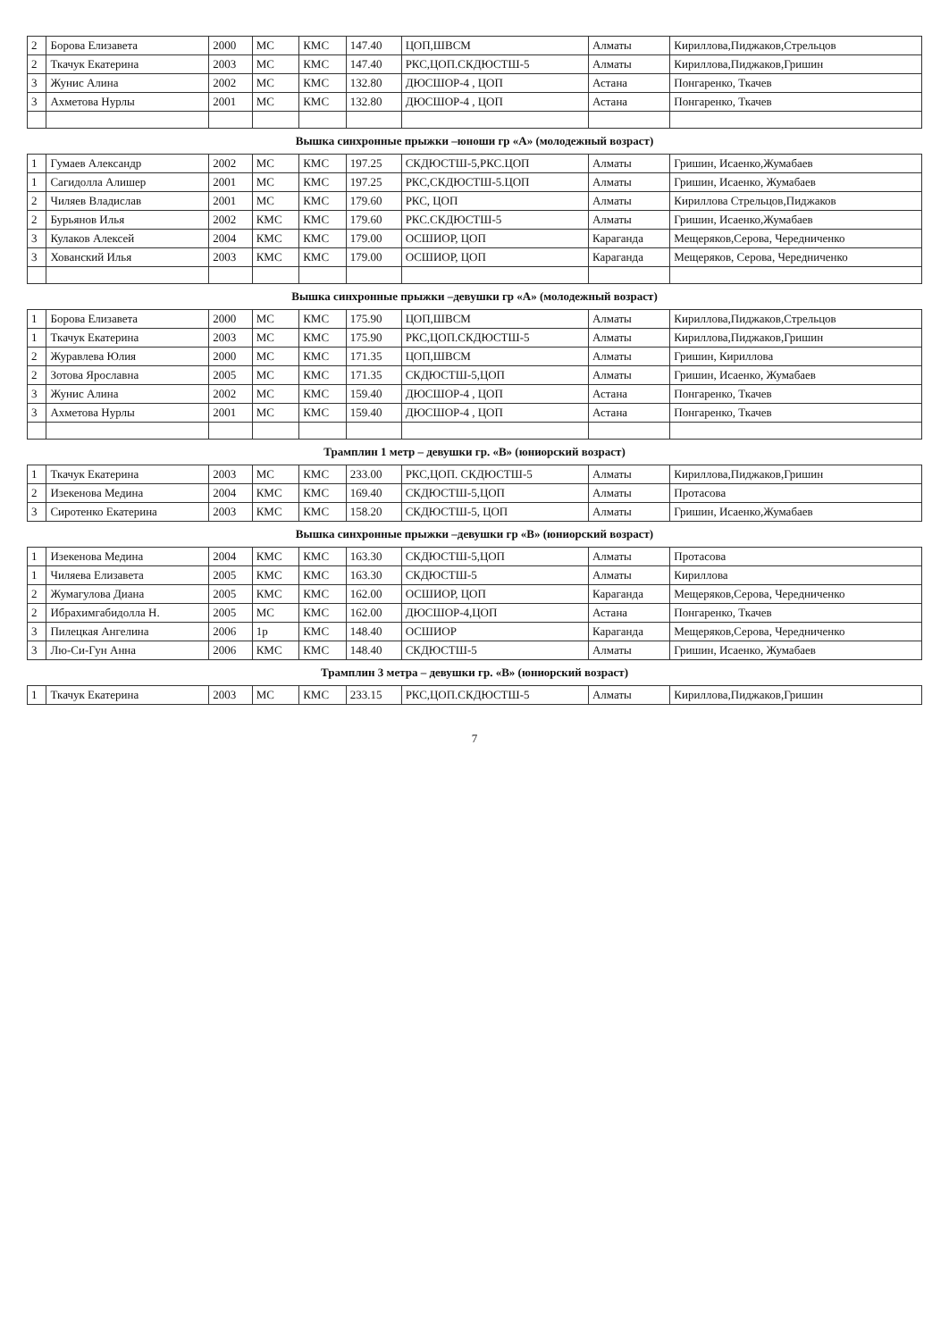| 2 | Борова Елизавета | 2000 | МС | КМС | 147.40 | ЦОП,ШВСМ | Алматы | Кириллова,Пиджаков,Стрельцов |
| 2 | Ткачук Екатерина | 2003 | МС | КМС | 147.40 | РКС,ЦОП.СКДЮСТШ-5 | Алматы | Кириллова,Пиджаков,Гришин |
| 3 | Жунис Алина | 2002 | МС | КМС | 132.80 | ДЮСШОР-4 , ЦОП | Астана | Понгаренко, Ткачев |
| 3 | Ахметова Нурлы | 2001 | МС | КМС | 132.80 | ДЮСШОР-4 , ЦОП | Астана | Понгаренко, Ткачев |
| Вышка синхронные прыжки –юноши гр «А» (молодежный возраст) | | | | | | | | |
| 1 | Гумаев Александр | 2002 | МС | КМС | 197.25 | СКДЮСТШ-5,РКС.ЦОП | Алматы | Гришин, Исаенко,Жумабаев |
| 1 | Сагидолла Алишер | 2001 | МС | КМС | 197.25 | РКС,СКДЮСТШ-5.ЦОП | Алматы | Гришин, Исаенко, Жумабаев |
| 2 | Чиляев Владислав | 2001 | МС | КМС | 179.60 | РКС, ЦОП | Алматы | Кириллова Стрельцов,Пиджаков |
| 2 | Бурьянов Илья | 2002 | КМС | КМС | 179.60 | РКС.СКДЮСТШ-5 | Алматы | Гришин, Исаенко,Жумабаев |
| 3 | Кулаков Алексей | 2004 | КМС | КМС | 179.00 | ОСШИОР, ЦОП | Караганда | Мещеряков,Серова, Чередниченко |
| 3 | Хованский Илья | 2003 | КМС | КМС | 179.00 | ОСШИОР, ЦОП | Караганда | Мещеряков, Серова, Чередниченко |
| Вышка синхронные прыжки –девушки гр «А» (молодежный возраст) | | | | | | | | |
| 1 | Борова Елизавета | 2000 | МС | КМС | 175.90 | ЦОП,ШВСМ | Алматы | Кириллова,Пиджаков,Стрельцов |
| 1 | Ткачук Екатерина | 2003 | МС | КМС | 175.90 | РКС,ЦОП.СКДЮСТШ-5 | Алматы | Кириллова,Пиджаков,Гришин |
| 2 | Журавлева Юлия | 2000 | МС | КМС | 171.35 | ЦОП,ШВСМ | Алматы | Гришин, Кириллова |
| 2 | Зотова Ярославна | 2005 | МС | КМС | 171.35 | СКДЮСТШ-5,ЦОП | Алматы | Гришин, Исаенко, Жумабаев |
| 3 | Жунис Алина | 2002 | МС | КМС | 159.40 | ДЮСШОР-4 , ЦОП | Астана | Понгаренко, Ткачев |
| 3 | Ахметова Нурлы | 2001 | МС | КМС | 159.40 | ДЮСШОР-4 , ЦОП | Астана | Понгаренко, Ткачев |
| Трамплин 1 метр – девушки гр. «В» (юниорский возраст) | | | | | | | | |
| 1 | Ткачук Екатерина | 2003 | МС | КМС | 233.00 | РКС,ЦОП. СКДЮСТШ-5 | Алматы | Кириллова,Пиджаков,Гришин |
| 2 | Изекенова Медина | 2004 | КМС | КМС | 169.40 | СКДЮСТШ-5,ЦОП | Алматы | Протасова |
| 3 | Сиротенко Екатерина | 2003 | КМС | КМС | 158.20 | СКДЮСТШ-5, ЦОП | Алматы | Гришин, Исаенко,Жумабаев |
| Вышка синхронные прыжки –девушки гр «В» (юниорский возраст) | | | | | | | | |
| 1 | Изекенова Медина | 2004 | КМС | КМС | 163.30 | СКДЮСТШ-5,ЦОП | Алматы | Протасова |
| 1 | Чиляева Елизавета | 2005 | КМС | КМС | 163.30 | СКДЮСТШ-5 | Алматы | Кириллова |
| 2 | Жумагулова Диана | 2005 | КМС | КМС | 162.00 | ОСШИОР, ЦОП | Караганда | Мещеряков,Серова, Чередниченко |
| 2 | Ибрахимгабидолла Н. | 2005 | МС | КМС | 162.00 | ДЮСШОР-4,ЦОП | Астана | Понгаренко, Ткачев |
| 3 | Пилецкая Ангелина | 2006 | 1р | КМС | 148.40 | ОСШИОР | Караганда | Мещеряков,Серова, Чередниченко |
| 3 | Лю-Си-Гун Анна | 2006 | КМС | КМС | 148.40 | СКДЮСТШ-5 | Алматы | Гришин, Исаенко, Жумабаев |
| Трамплин 3 метра – девушки гр. «В» (юниорский возраст) | | | | | | | | |
| 1 | Ткачук Екатерина | 2003 | МС | КМС | 233.15 | РКС,ЦОП.СКДЮСТШ-5 | Алматы | Кириллова,Пиджаков,Гришин |
7